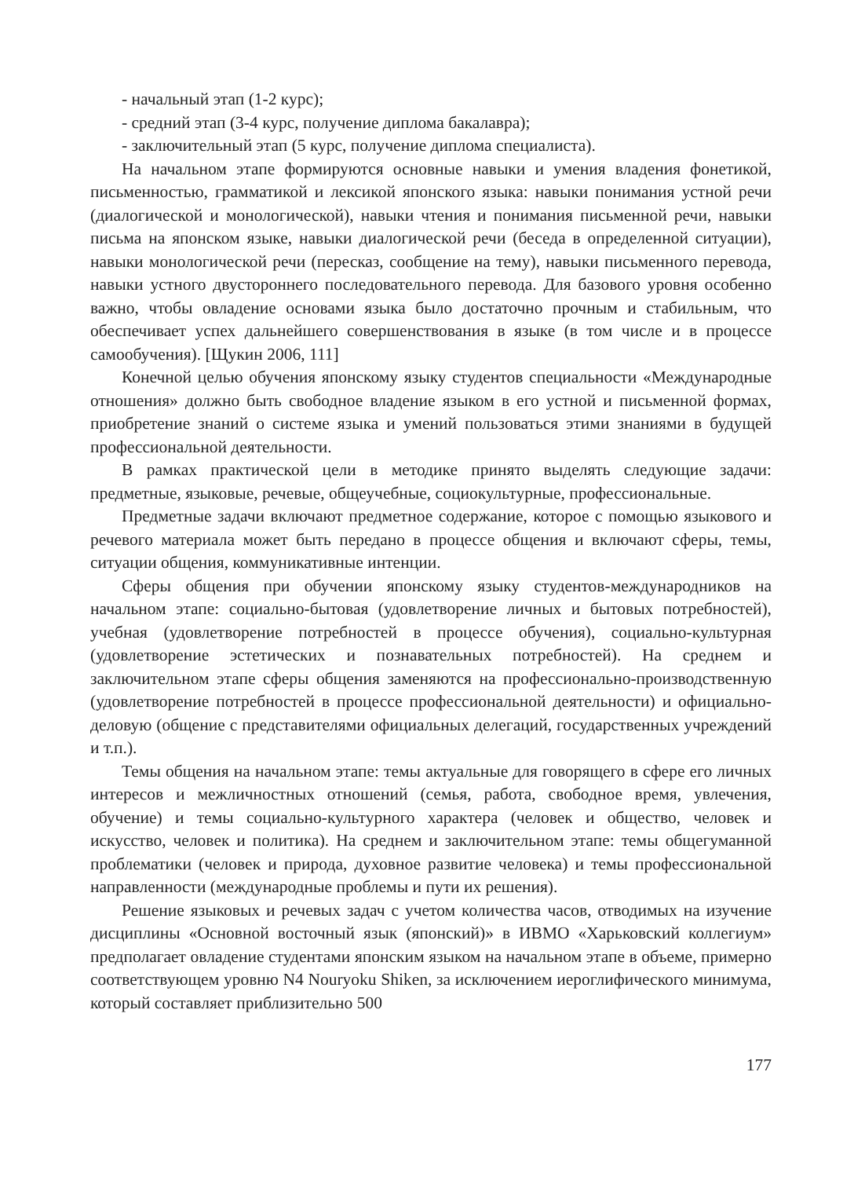- начальный этап (1-2 курс);
- средний этап (3-4 курс, получение диплома бакалавра);
- заключительный этап (5 курс, получение диплома специалиста).
На начальном этапе формируются основные навыки и умения владения фонетикой, письменностью, грамматикой и лексикой японского языка: навыки понимания устной речи (диалогической и монологической), навыки чтения и понимания письменной речи, навыки письма на японском языке, навыки диалогической речи (беседа в определенной ситуации), навыки монологической речи (пересказ, сообщение на тему), навыки письменного перевода, навыки устного двустороннего последовательного перевода. Для базового уровня особенно важно, чтобы овладение основами языка было достаточно прочным и стабильным, что обеспечивает успех дальнейшего совершенствования в языке (в том числе и в процессе самообучения). [Щукин 2006, 111]
Конечной целью обучения японскому языку студентов специальности «Международные отношения» должно быть свободное владение языком в его устной и письменной формах, приобретение знаний о системе языка и умений пользоваться этими знаниями в будущей профессиональной деятельности.
В рамках практической цели в методике принято выделять следующие задачи: предметные, языковые, речевые, общеучебные, социокультурные, профессиональные.
Предметные задачи включают предметное содержание, которое с помощью языкового и речевого материала может быть передано в процессе общения и включают сферы, темы, ситуации общения, коммуникативные интенции.
Сферы общения при обучении японскому языку студентов-международников на начальном этапе: социально-бытовая (удовлетворение личных и бытовых потребностей), учебная (удовлетворение потребностей в процессе обучения), социально-культурная (удовлетворение эстетических и познавательных потребностей). На среднем и заключительном этапе сферы общения заменяются на профессионально-производственную (удовлетворение потребностей в процессе профессиональной деятельности) и официально-деловую (общение с представителями официальных делегаций, государственных учреждений и т.п.).
Темы общения на начальном этапе: темы актуальные для говорящего в сфере его личных интересов и межличностных отношений (семья, работа, свободное время, увлечения, обучение) и темы социально-культурного характера (человек и общество, человек и искусство, человек и политика). На среднем и заключительном этапе: темы общегуманной проблематики (человек и природа, духовное развитие человека) и темы профессиональной направленности (международные проблемы и пути их решения).
Решение языковых и речевых задач с учетом количества часов, отводимых на изучение дисциплины «Основной восточный язык (японский)» в ИВМО «Харьковский коллегиум» предполагает овладение студентами японским языком на начальном этапе в объеме, примерно соответствующем уровню N4 Nouryoku Shiken, за исключением иероглифического минимума, который составляет приблизительно 500
177